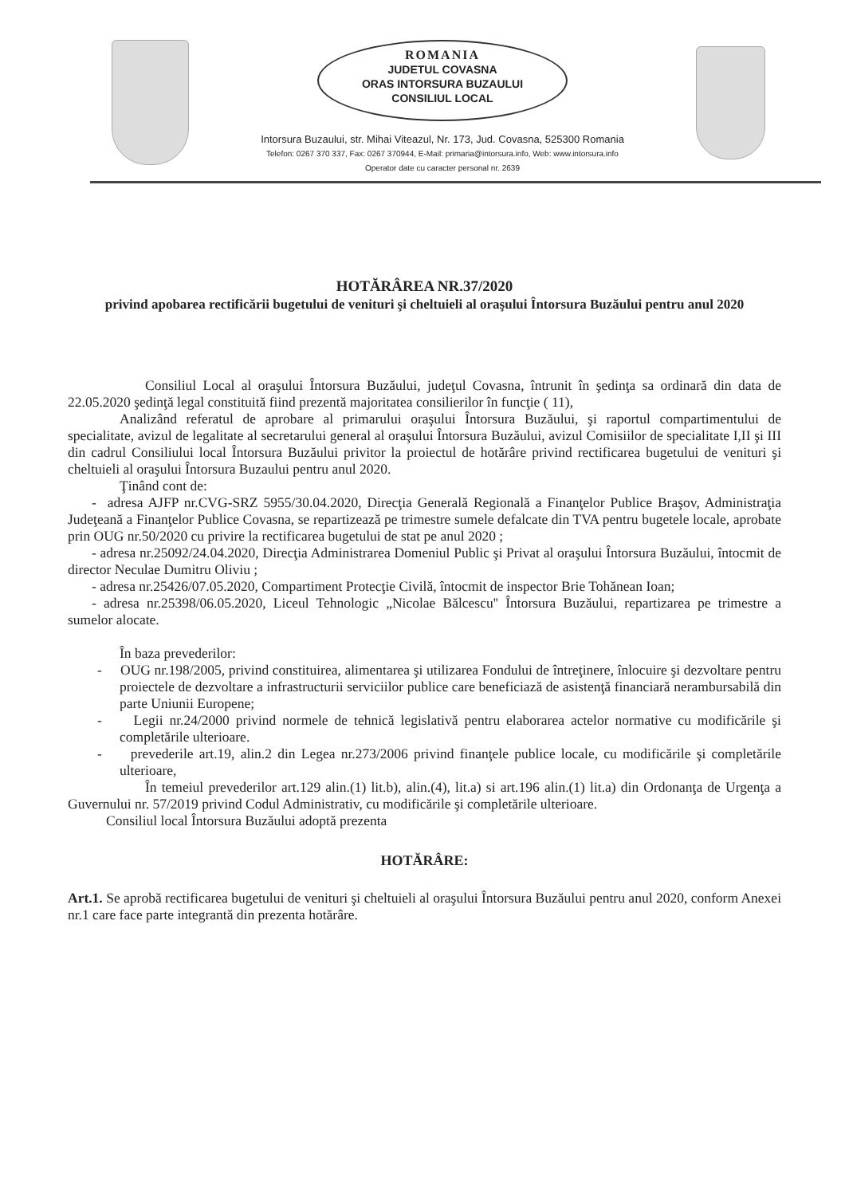ROMANIA
JUDETUL COVASNA
ORAS INTORSURA BUZAULUI
CONSILIUL LOCAL
Intorsura Buzaului, str. Mihai Viteazul, Nr. 173, Jud. Covasna, 525300 Romania
Telefon: 0267 370 337, Fax: 0267 370944, E-Mail: primaria@intorsura.info, Web: www.intorsura.info
Operator date cu caracter personal nr. 2639
HOTĂRÂREA NR.37/2020
privind apobarea rectificării bugetului de venituri şi cheltuieli al oraşului Întorsura Buzăului pentru anul 2020
Consiliul Local al oraşului Întorsura Buzăului, judeţul Covasna, întrunit în şedinţa sa ordinară din data de 22.05.2020 şedinţă legal constituită fiind prezentă majoritatea consilierilor în funcţie ( 11),
Analizând referatul de aprobare al primarului oraşului Întorsura Buzăului, şi raportul compartimentului de specialitate, avizul de legalitate al secretarului general al oraşului Întorsura Buzăului, avizul Comisiilor de specialitate I,II şi III din cadrul Consiliului local Întorsura Buzăului privitor la proiectul de hotărâre privind rectificarea bugetului de venituri şi cheltuieli al oraşului Întorsura Buzaului pentru anul 2020.
Ţinând cont de:
- adresa AJFP nr.CVG-SRZ 5955/30.04.2020, Direcţia Generală Regională a Finanţelor Publice Braşov, Administraţia Judeţeană a Finanţelor Publice Covasna, se repartizează pe trimestre sumele defalcate din TVA pentru bugetele locale, aprobate prin OUG nr.50/2020 cu privire la rectificarea bugetului de stat pe anul 2020 ;
- adresa nr.25092/24.04.2020, Direcţia Administrarea Domeniul Public şi Privat al oraşului Întorsura Buzăului, întocmit de director Neculae Dumitru Oliviu ;
- adresa nr.25426/07.05.2020, Compartiment Protecţie Civilă, întocmit de inspector Brie Tohănean Ioan;
- adresa nr.25398/06.05.2020, Liceul Tehnologic „Nicolae Bălcescu'' Întorsura Buzăului, repartizarea pe trimestre a sumelor alocate.
În baza prevederilor:
- OUG nr.198/2005, privind constituirea, alimentarea şi utilizarea Fondului de întreţinere, înlocuire şi dezvoltare pentru proiectele de dezvoltare a infrastructurii serviciilor publice care beneficiază de asistenţă financiară nerambursabilă din parte Uniunii Europene;
- Legii nr.24/2000 privind normele de tehnică legislativă pentru elaborarea actelor normative cu modificările şi completările ulterioare.
- prevederile art.19, alin.2 din Legea nr.273/2006 privind finanţele publice locale, cu modificările şi completările ulterioare,
În temeiul prevederilor art.129 alin.(1) lit.b), alin.(4), lit.a) si art.196 alin.(1) lit.a) din Ordonanţa de Urgenţa a Guvernului nr. 57/2019 privind Codul Administrativ, cu modificările şi completările ulterioare.
Consiliul local Întorsura Buzăului adoptă prezenta
HOTĂRÂRE:
Art.1. Se aprobă rectificarea bugetului de venituri şi cheltuieli al oraşului Întorsura Buzăului pentru anul 2020, conform Anexei nr.1 care face parte integrantă din prezenta hotărâre.